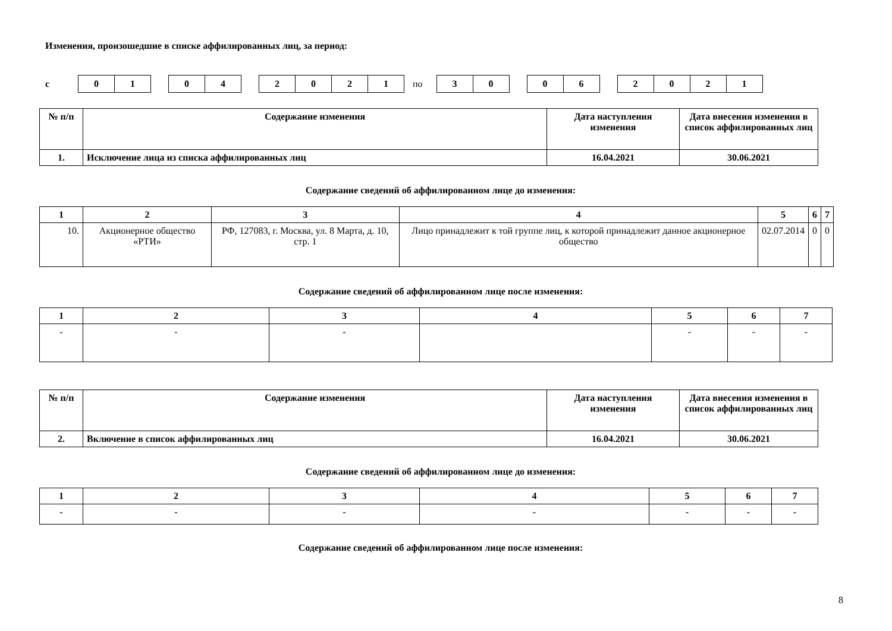Изменения, произошедшие в списке аффилированных лиц, за период:
с
01 04 2021
по
30 06 2021
| № п/п | Содержание изменения | Дата наступления изменения | Дата внесения изменения в список аффилированных лиц |
| --- | --- | --- | --- |
| 1. | Исключение лица из списка аффилированных лиц | 16.04.2021 | 30.06.2021 |
Содержание сведений об аффилированном лице до изменения:
| 1 | 2 | 3 | 4 | 5 | 6 | 7 |
| --- | --- | --- | --- | --- | --- | --- |
| 10. | Акционерное общество «РТИ» | РФ, 127083, г. Москва, ул. 8 Марта, д. 10, стр. 1 | Лицо принадлежит к той группе лиц, к которой принадлежит данное акционерное общество | 02.07.2014 | 0 | 0 |
Содержание сведений об аффилированном лице после изменения:
| 1 | 2 | 3 | 4 | 5 | 6 | 7 |
| --- | --- | --- | --- | --- | --- | --- |
| - | - | - | | - | - | - |
| № п/п | Содержание изменения | Дата наступления изменения | Дата внесения изменения в список аффилированных лиц |
| --- | --- | --- | --- |
| 2. | Включение в список аффилированных лиц | 16.04.2021 | 30.06.2021 |
Содержание сведений об аффилированном лице до изменения:
| 1 | 2 | 3 | 4 | 5 | 6 | 7 |
| --- | --- | --- | --- | --- | --- | --- |
| - | - | - | - | - | - | - |
Содержание сведений об аффилированном лице после изменения:
8